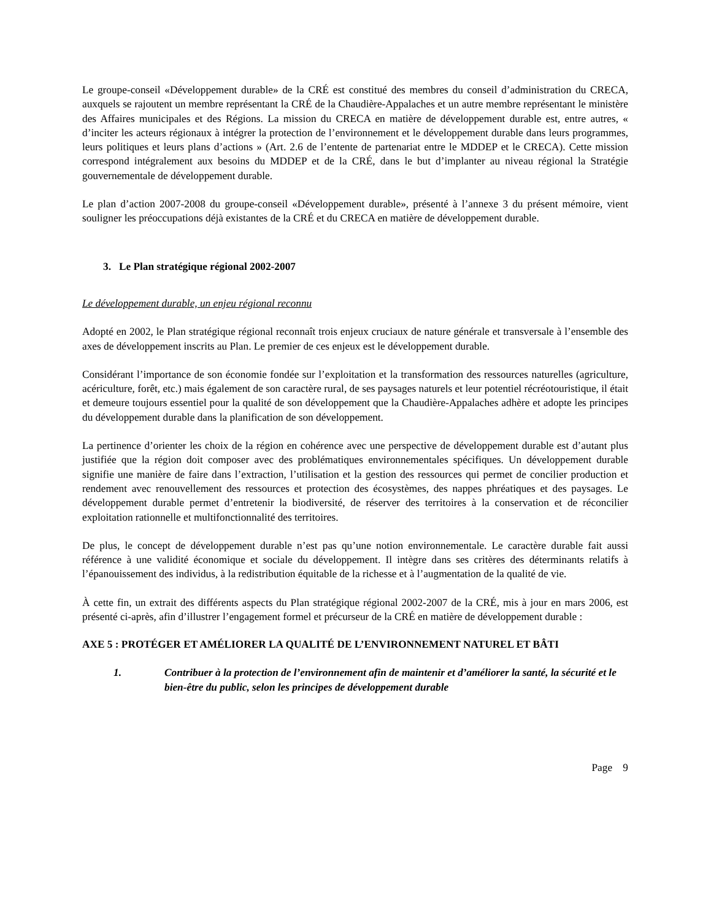Le groupe-conseil «Développement durable» de la CRÉ est constitué des membres du conseil d’administration du CRECA, auxquels se rajoutent un membre représentant la CRÉ de la Chaudière-Appalaches et un autre membre représentant le ministère des Affaires municipales et des Régions. La mission du CRECA en matière de développement durable est, entre autres, « d’inciter les acteurs régionaux à intégrer la protection de l’environnement et le développement durable dans leurs programmes, leurs politiques et leurs plans d’actions » (Art. 2.6 de l’entente de partenariat entre le MDDEP et le CRECA). Cette mission correspond intégralement aux besoins du MDDEP et de la CRÉ, dans le but d’implanter au niveau régional la Stratégie gouvernementale de développement durable.
Le plan d’action 2007-2008 du groupe-conseil «Développement durable», présenté à l’annexe 3 du présent mémoire, vient souligner les préoccupations déjà existantes de la CRÉ et du CRECA en matière de développement durable.
3. Le Plan stratégique régional 2002-2007
Le développement durable, un enjeu régional reconnu
Adopté en 2002, le Plan stratégique régional reconnaît trois enjeux cruciaux de nature générale et transversale à l’ensemble des axes de développement inscrits au Plan. Le premier de ces enjeux est le développement durable.
Considérant l’importance de son économie fondée sur l’exploitation et la transformation des ressources naturelles (agriculture, acériculture, forêt, etc.) mais également de son caractère rural, de ses paysages naturels et leur potentiel récréotouristique, il était et demeure toujours essentiel pour la qualité de son développement que la Chaudière-Appalaches adhère et adopte les principes du développement durable dans la planification de son développement.
La pertinence d’orienter les choix de la région en cohérence avec une perspective de développement durable est d’autant plus justifiée que la région doit composer avec des problématiques environnementales spécifiques. Un développement durable signifie une manière de faire dans l’extraction, l’utilisation et la gestion des ressources qui permet de concilier production et rendement avec renouvellement des ressources et protection des écosystèmes, des nappes phréatiques et des paysages. Le développement durable permet d’entretenir la biodiversité, de réserver des territoires à la conservation et de réconcilier exploitation rationnelle et multifonctionnalité des territoires.
De plus, le concept de développement durable n’est pas qu’une notion environnementale. Le caractère durable fait aussi référence à une validité économique et sociale du développement. Il intègre dans ses critères des déterminants relatifs à l’épanouissement des individus, à la redistribution équitable de la richesse et à l’augmentation de la qualité de vie.
À cette fin, un extrait des différents aspects du Plan stratégique régional 2002-2007 de la CRÉ, mis à jour en mars 2006, est présenté ci-après, afin d’illustrer l’engagement formel et précurseur de la CRÉ en matière de développement durable :
AXE 5 : PROTÉGER ET AMÉLIORER LA QUALITÉ DE L’ENVIRONNEMENT NATUREL ET BÂTI
1. Contribuer à la protection de l’environnement afin de maintenir et d’améliorer la santé, la sécurité et le bien-être du public, selon les principes de développement durable
Page 9